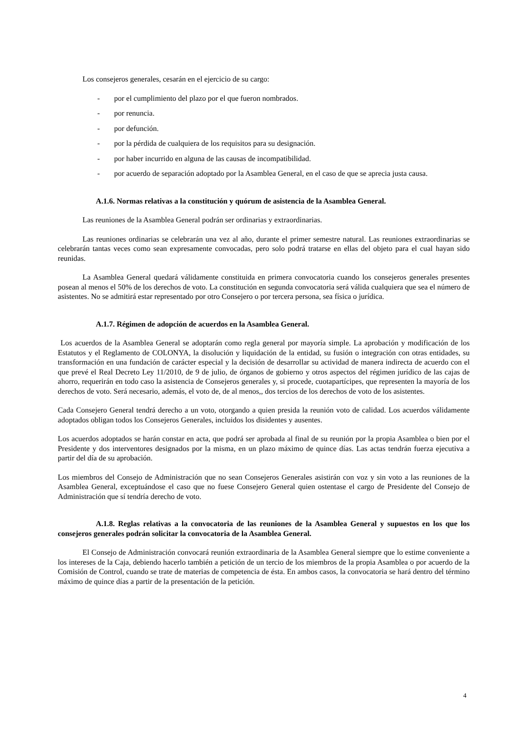Los consejeros generales, cesarán en el ejercicio de su cargo:
- por el cumplimiento del plazo por el que fueron nombrados.
- por renuncia.
- por defunción.
- por la pérdida de cualquiera de los requisitos para su designación.
- por haber incurrido en alguna de las causas de incompatibilidad.
- por acuerdo de separación adoptado por la Asamblea General, en el caso de que se aprecia justa causa.
A.1.6. Normas relativas a la constitución y quórum de asistencia de la Asamblea General.
Las reuniones de la Asamblea General podrán ser ordinarias y extraordinarias.
Las reuniones ordinarias se celebrarán una vez al año, durante el primer semestre natural. Las reuniones extraordinarias se celebrarán tantas veces como sean expresamente convocadas, pero solo podrá tratarse en ellas del objeto para el cual hayan sido reunidas.
La Asamblea General quedará válidamente constituida en primera convocatoria cuando los consejeros generales presentes posean al menos el 50% de los derechos de voto. La constitución en segunda convocatoria será válida cualquiera que sea el número de asistentes. No se admitirá estar representado por otro Consejero o por tercera persona, sea física o jurídica.
A.1.7. Régimen de adopción de acuerdos en la Asamblea General.
Los acuerdos de la Asamblea General se adoptarán como regla general por mayoría simple. La aprobación y modificación de los Estatutos y el Reglamento de COLONYA, la disolución y liquidación de la entidad, su fusión o integración con otras entidades, su transformación en una fundación de carácter especial y la decisión de desarrollar su actividad de manera indirecta de acuerdo con el que prevé el Real Decreto Ley 11/2010, de 9 de julio, de órganos de gobierno y otros aspectos del régimen jurídico de las cajas de ahorro, requerirán en todo caso la asistencia de Consejeros generales y, si procede, cuotapartícipes, que representen la mayoría de los derechos de voto. Será necesario, además, el voto de, de al menos,, dos tercios de los derechos de voto de los asistentes.
Cada Consejero General tendrá derecho a un voto, otorgando a quien presida la reunión voto de calidad. Los acuerdos válidamente adoptados obligan todos los Consejeros Generales, incluidos los disidentes y ausentes.
Los acuerdos adoptados se harán constar en acta, que podrá ser aprobada al final de su reunión por la propia Asamblea o bien por el Presidente y dos interventores designados por la misma, en un plazo máximo de quince días. Las actas tendrán fuerza ejecutiva a partir del día de su aprobación.
Los miembros del Consejo de Administración que no sean Consejeros Generales asistirán con voz y sin voto a las reuniones de la Asamblea General, exceptuándose el caso que no fuese Consejero General quien ostentase el cargo de Presidente del Consejo de Administración que sí tendría derecho de voto.
A.1.8. Reglas relativas a la convocatoria de las reuniones de la Asamblea General y supuestos en los que los consejeros generales podrán solicitar la convocatoria de la Asamblea General.
El Consejo de Administración convocará reunión extraordinaria de la Asamblea General siempre que lo estime conveniente a los intereses de la Caja, debiendo hacerlo también a petición de un tercio de los miembros de la propia Asamblea o por acuerdo de la Comisión de Control, cuando se trate de materias de competencia de ésta. En ambos casos, la convocatoria se hará dentro del término máximo de quince días a partir de la presentación de la petición.
4